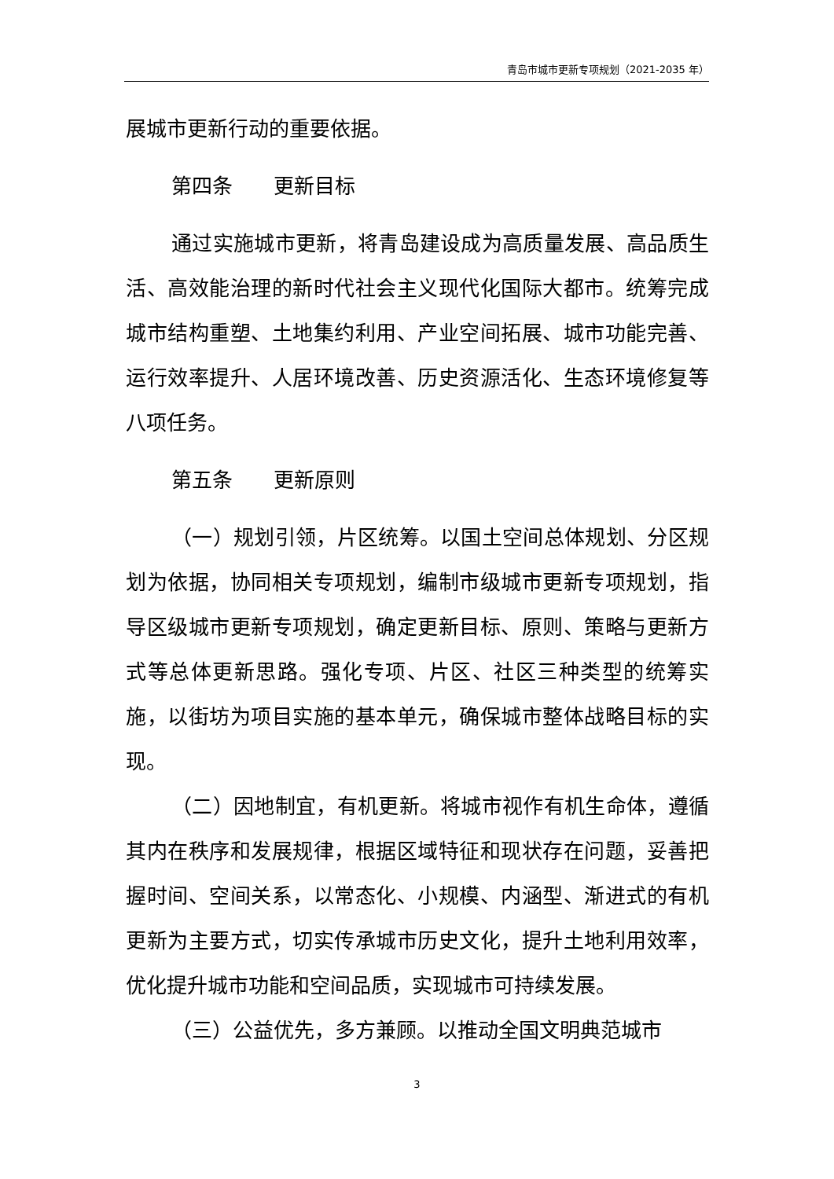青岛市城市更新专项规划（2021-2035 年）
展城市更新行动的重要依据。
第四条　　更新目标
通过实施城市更新，将青岛建设成为高质量发展、高品质生活、高效能治理的新时代社会主义现代化国际大都市。统筹完成城市结构重塑、土地集约利用、产业空间拓展、城市功能完善、运行效率提升、人居环境改善、历史资源活化、生态环境修复等八项任务。
第五条　　更新原则
（一）规划引领，片区统筹。以国土空间总体规划、分区规划为依据，协同相关专项规划，编制市级城市更新专项规划，指导区级城市更新专项规划，确定更新目标、原则、策略与更新方式等总体更新思路。强化专项、片区、社区三种类型的统筹实施，以街坊为项目实施的基本单元，确保城市整体战略目标的实现。
（二）因地制宜，有机更新。将城市视作有机生命体，遵循其内在秩序和发展规律，根据区域特征和现状存在问题，妥善把握时间、空间关系，以常态化、小规模、内涵型、渐进式的有机更新为主要方式，切实传承城市历史文化，提升土地利用效率，优化提升城市功能和空间品质，实现城市可持续发展。
（三）公益优先，多方兼顾。以推动全国文明典范城市
3